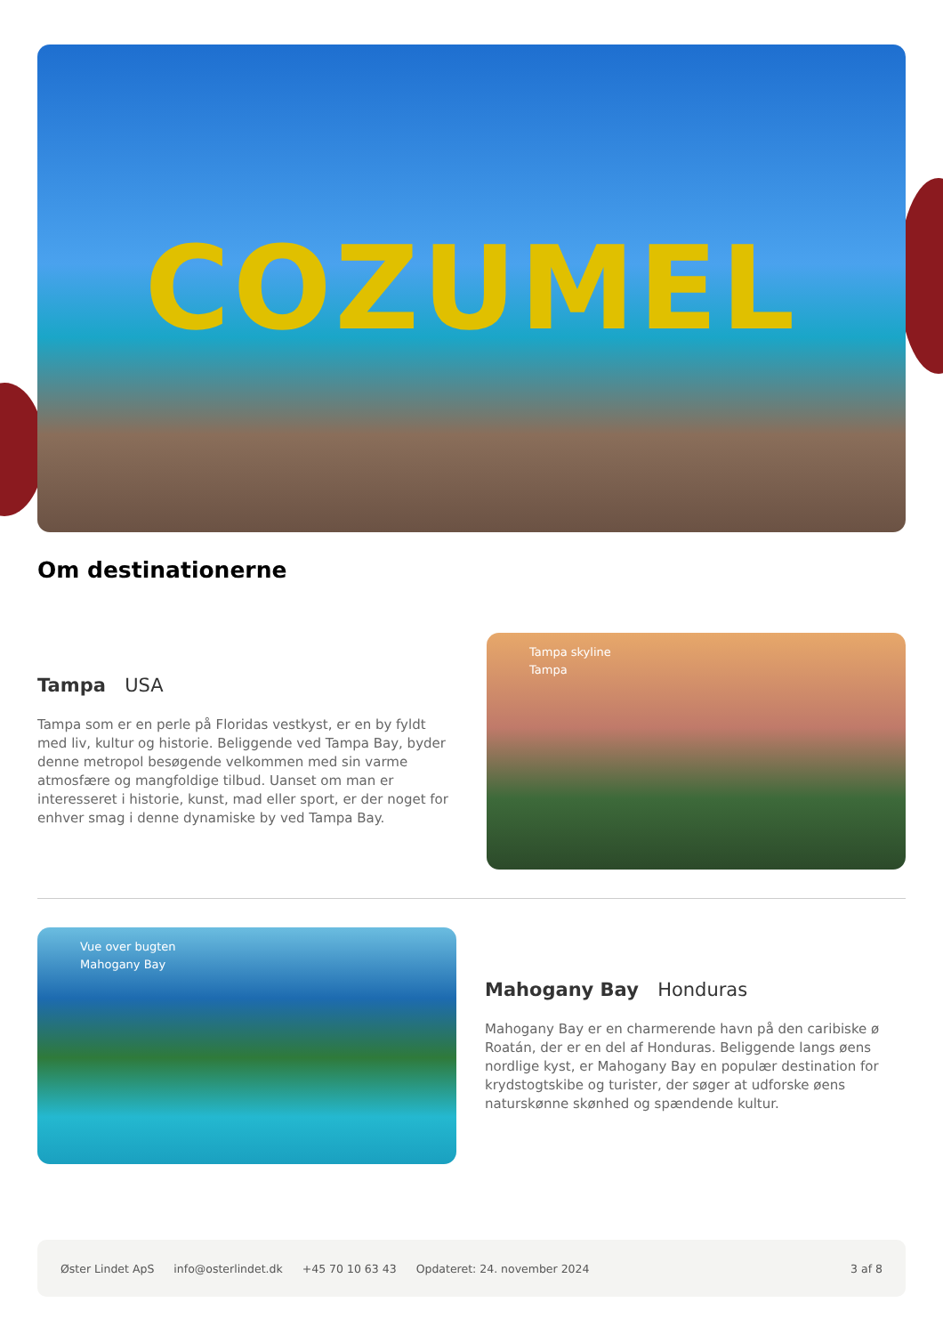COZUMEL
Om destinationerne
Tampa USA
Tampa som er en perle på Floridas vestkyst, er en by fyldt med liv, kultur og historie. Beliggende ved Tampa Bay, byder denne metropol besøgende velkommen med sin varme atmosfære og mangfoldige tilbud. Uanset om man er interesseret i historie, kunst, mad eller sport, er der noget for enhver smag i denne dynamiske by ved Tampa Bay.
Tampa skyline
Tampa
Vue over bugten
Mahogany Bay
Mahogany Bay Honduras
Mahogany Bay er en charmerende havn på den caribiske ø Roatán, der er en del af Honduras. Beliggende langs øens nordlige kyst, er Mahogany Bay en populær destination for krydstogtskibe og turister, der søger at udforske øens naturskønne skønhed og spændende kultur.
Øster Lindet ApS info@osterlindet.dk +45 70 10 63 43 Opdateret: 24. november 2024 3 af 8